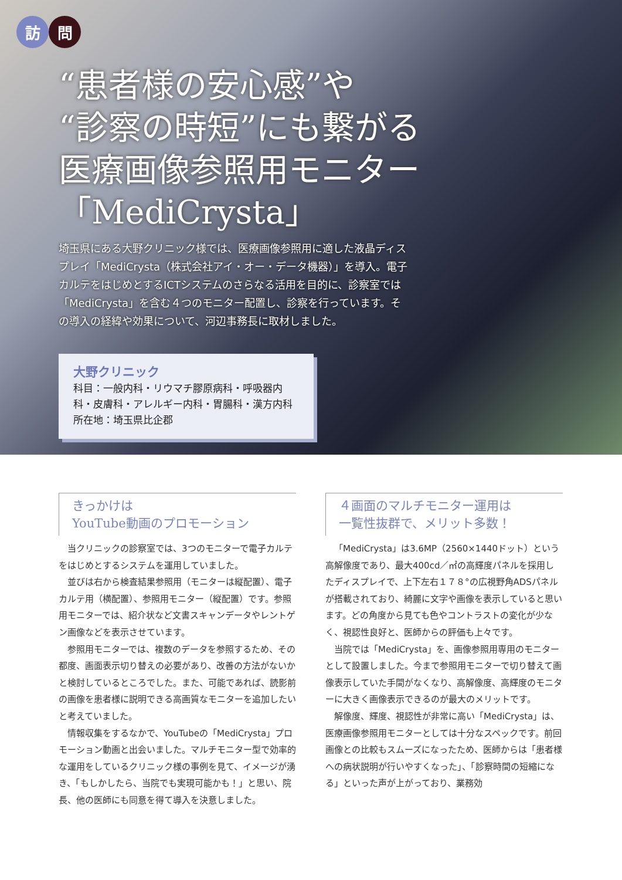訪問
“患者様の安心感”や
“診察の時短”にも繋がる
医療画像参照用モニター
「MediCrysta」
埼玉県にある大野クリニック様では、医療画像参照用に適した液晶ディスプレイ「MediCrysta（株式会社アイ・オー・データ機器）」を導入。電子カルテをはじめとするICTシステムのさらなる活用を目的に、診察室では「MediCrysta」を含む４つのモニター配置し、診察を行っています。その導入の経緯や効果について、河辺事務長に取材しました。
大野クリニック
科目：一般内科・リウマチ膠原病科・呼吸器内科・皮膚科・アレルギー内科・胃腸科・漢方内科
所在地：埼玉県比企郡
きっかけは
YouTube動画のプロモーション
当クリニックの診察室では、3つのモニターで電子カルテをはじめとするシステムを運用していました。
並びは右から検査結果参照用（モニターは縦配置）、電子カルテ用（横配置）、参照用モニター（縦配置）です。参照用モニターでは、紹介状など文書スキャンデータやレントゲン画像などを表示させています。
参照用モニターでは、複数のデータを参照するため、その都度、画面表示切り替えの必要があり、改善の方法がないかと検討しているところでした。また、可能であれば、読影前の画像を患者様に説明できる高画質なモニターを追加したいと考えていました。
情報収集をするなかで、YouTubeの「MediCrysta」プロモーション動画と出会いました。マルチモニター型で効率的な運用をしているクリニック様の事例を見て、イメージが湧き、「もしかしたら、当院でも実現可能かも！」と思い、院長、他の医師にも同意を得て導入を決意しました。
４画面のマルチモニター運用は
一覧性抜群で、メリット多数！
「MediCrysta」は3.6MP（2560×1440ドット）という高解像度であり、最大400cd／㎡の高輝度パネルを採用したディスプレイで、上下左右１７８°の広視野角ADSパネルが搭載されており、綺麗に文字や画像を表示していると思います。どの角度から見ても色やコントラストの変化が少なく、視認性良好と、医師からの評価も上々です。
当院では「MediCrysta」を、画像参照用専用のモニターとして設置しました。今まで参照用モニターで切り替えて画像表示していた手間がなくなり、高解像度、高輝度のモニターに大きく画像表示できるのが最大のメリットです。
解像度、輝度、視認性が非常に高い「MediCrysta」は、医療画像参照用モニターとしては十分なスペックです。前回画像との比較もスムーズになったため、医師からは「患者様への病状説明が行いやすくなった」、「診察時間の短縮になる」といった声が上がっており、業務効